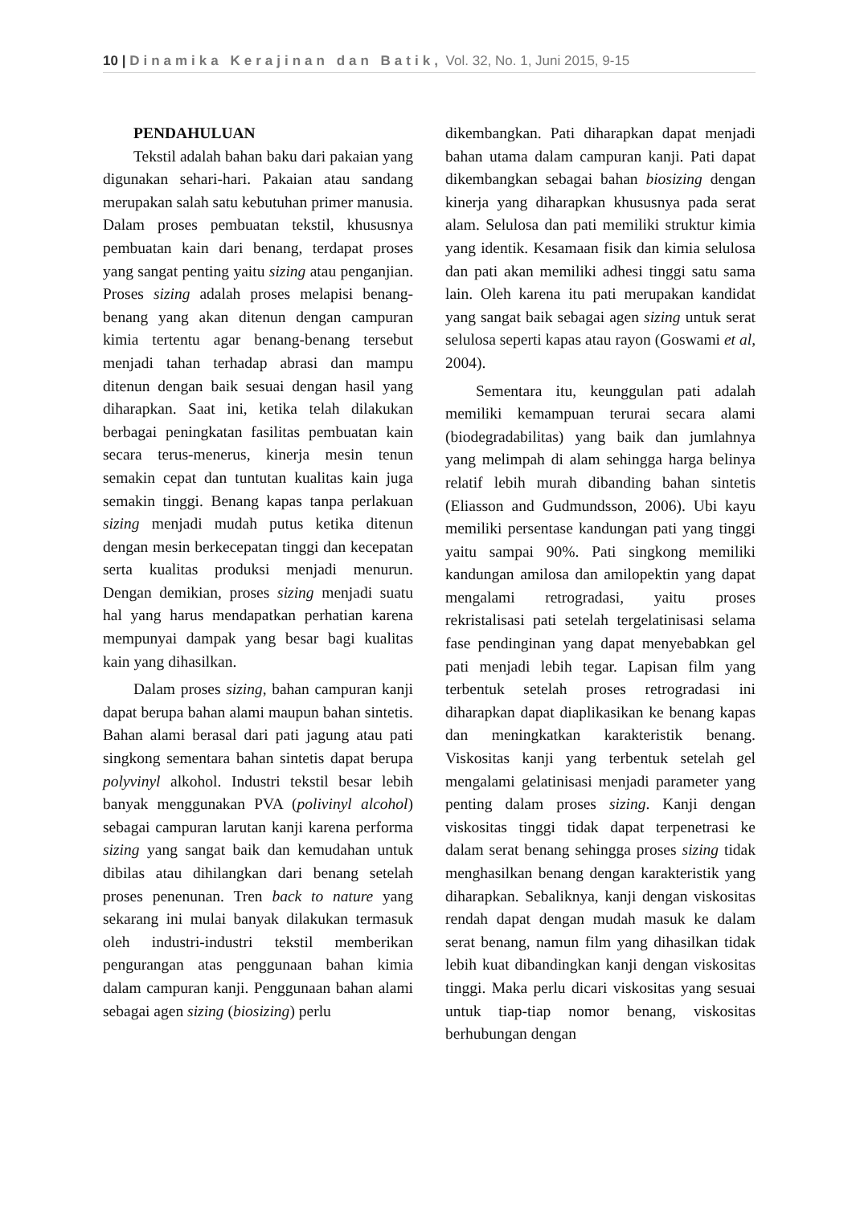10 | Dinamika Kerajinan dan Batik, Vol. 32, No. 1, Juni 2015, 9-15
PENDAHULUAN
Tekstil adalah bahan baku dari pakaian yang digunakan sehari-hari. Pakaian atau sandang merupakan salah satu kebutuhan primer manusia. Dalam proses pembuatan tekstil, khususnya pembuatan kain dari benang, terdapat proses yang sangat penting yaitu sizing atau penganjian. Proses sizing adalah proses melapisi benang-benang yang akan ditenun dengan campuran kimia tertentu agar benang-benang tersebut menjadi tahan terhadap abrasi dan mampu ditenun dengan baik sesuai dengan hasil yang diharapkan. Saat ini, ketika telah dilakukan berbagai peningkatan fasilitas pembuatan kain secara terus-menerus, kinerja mesin tenun semakin cepat dan tuntutan kualitas kain juga semakin tinggi. Benang kapas tanpa perlakuan sizing menjadi mudah putus ketika ditenun dengan mesin berkecepatan tinggi dan kecepatan serta kualitas produksi menjadi menurun. Dengan demikian, proses sizing menjadi suatu hal yang harus mendapatkan perhatian karena mempunyai dampak yang besar bagi kualitas kain yang dihasilkan.
Dalam proses sizing, bahan campuran kanji dapat berupa bahan alami maupun bahan sintetis. Bahan alami berasal dari pati jagung atau pati singkong sementara bahan sintetis dapat berupa polyvinyl alkohol. Industri tekstil besar lebih banyak menggunakan PVA (polivinyl alcohol) sebagai campuran larutan kanji karena performa sizing yang sangat baik dan kemudahan untuk dibilas atau dihilangkan dari benang setelah proses penenunan. Tren back to nature yang sekarang ini mulai banyak dilakukan termasuk oleh industri-industri tekstil memberikan pengurangan atas penggunaan bahan kimia dalam campuran kanji. Penggunaan bahan alami sebagai agen sizing (biosizing) perlu
dikembangkan. Pati diharapkan dapat menjadi bahan utama dalam campuran kanji. Pati dapat dikembangkan sebagai bahan biosizing dengan kinerja yang diharapkan khususnya pada serat alam. Selulosa dan pati memiliki struktur kimia yang identik. Kesamaan fisik dan kimia selulosa dan pati akan memiliki adhesi tinggi satu sama lain. Oleh karena itu pati merupakan kandidat yang sangat baik sebagai agen sizing untuk serat selulosa seperti kapas atau rayon (Goswami et al, 2004).
Sementara itu, keunggulan pati adalah memiliki kemampuan terurai secara alami (biodegradabilitas) yang baik dan jumlahnya yang melimpah di alam sehingga harga belinya relatif lebih murah dibanding bahan sintetis (Eliasson and Gudmundsson, 2006). Ubi kayu memiliki persentase kandungan pati yang tinggi yaitu sampai 90%. Pati singkong memiliki kandungan amilosa dan amilopektin yang dapat mengalami retrogradasi, yaitu proses rekristalisasi pati setelah tergelatinisasi selama fase pendinginan yang dapat menyebabkan gel pati menjadi lebih tegar. Lapisan film yang terbentuk setelah proses retrogradasi ini diharapkan dapat diaplikasikan ke benang kapas dan meningkatkan karakteristik benang. Viskositas kanji yang terbentuk setelah gel mengalami gelatinisasi menjadi parameter yang penting dalam proses sizing. Kanji dengan viskositas tinggi tidak dapat terpenetrasi ke dalam serat benang sehingga proses sizing tidak menghasilkan benang dengan karakteristik yang diharapkan. Sebaliknya, kanji dengan viskositas rendah dapat dengan mudah masuk ke dalam serat benang, namun film yang dihasilkan tidak lebih kuat dibandingkan kanji dengan viskositas tinggi. Maka perlu dicari viskositas yang sesuai untuk tiap-tiap nomor benang, viskositas berhubungan dengan